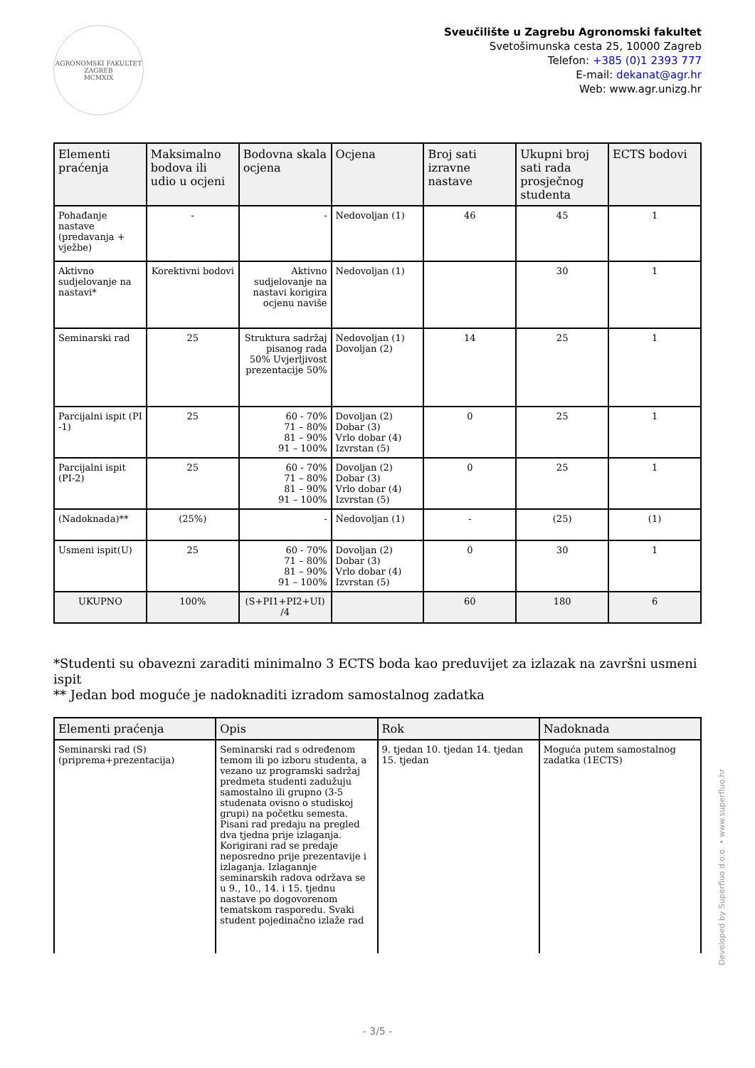AGRONOMSKI FAKULTET ZAGREB
MCMXIX
Sveučilište u Zagrebu Agronomski fakultet
Svetošimunska cesta 25, 10000 Zagreb
Telefon: +385 (0)1 2393 777
E-mail: dekanat@agr.hr
Web: www.agr.unizg.hr
| Elementi praćenja | Maksimalno bodova ili udio u ocjeni | Bodovna skala ocjena | Ocjena | Broj sati izravne nastave | Ukupni broj sati rada prosječnog studenta | ECTS bodovi |
| --- | --- | --- | --- | --- | --- | --- |
| Pohađanje nastave (predavanja + vježbe) | - | - | Nedovoljan (1) | 46 | 45 | 1 |
| Aktivno sudjelovanje na nastavi* | Korektivni bodovi | Aktivno sudjelovanje na nastavi korigira ocjenu naviše | Nedovoljan (1) | | 30 | 1 |
| Seminarski rad | 25 | Struktura sadržaj pisanog rada 50% Uvjerljivost prezentacije 50% | Nedovoljan (1) Dovoljan (2) | 14 | 25 | 1 |
| Parcijalni ispit (PI -1) | 25 | 60 - 70% 71 – 80% 81 – 90% 91 – 100% | Dovoljan (2) Dobar (3) Vrlo dobar (4) Izvrstan (5) | 0 | 25 | 1 |
| Parcijalni ispit (PI-2) | 25 | 60 - 70% 71 – 80% 81 – 90% 91 – 100% | Dovoljan (2) Dobar (3) Vrlo dobar (4) Izvrstan (5) | 0 | 25 | 1 |
| (Nadoknada)** | (25%) | - | Nedovoljan (1) | - | (25) | (1) |
| Usmeni ispit(U) | 25 | 60 - 70% 71 – 80% 81 – 90% 91 – 100% | Dovoljan (2) Dobar (3) Vrlo dobar (4) Izvrstan (5) | 0 | 30 | 1 |
| UKUPNO | 100% | (S+PI1+PI2+UI) /4 | | 60 | 180 | 6 |
*Studenti su obavezni zaraditi minimalno 3 ECTS boda kao preduvijet za izlazak na završni usmeni ispit
** Jedan bod moguće je nadoknaditi izradom samostalnog zadatka
| Elementi praćenja | Opis | Rok | Nadoknada |
| --- | --- | --- | --- |
| Seminarski rad (S) (priprema+prezentacija) | Seminarski rad s određenom temom ili po izboru studenta, a vezano uz programski sadržaj predmeta studenti zadužuju samostalno ili grupno (3-5 studenata ovisno o studiskoj grupi) na početku semesta. Pisani rad predaju na pregled dva tjedna prije izlaganja. Korigirani rad se predaje neposredno prije prezentavije i izlaganja. Izlagannje seminarskih radova održava se u 9., 10., 14. i 15. tjednu nastave po dogovorenom tematskom rasporedu. Svaki student pojedinačno izlaže rad | 9. tjedan 10. tjedan 14. tjedan 15. tjedan | Moguća putem samostalnog zadatka (1ECTS) |
Developed by Superfluo d.o.o. • www.superfluo.hr
- 3/5 -